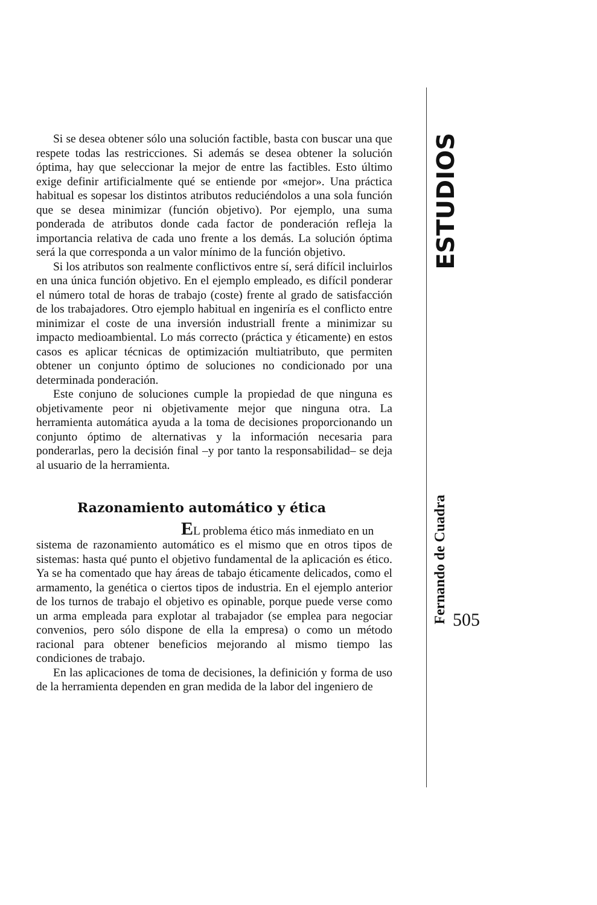ESTUDIOS
Fernando de Cuadra
505
Si se desea obtener sólo una solución factible, basta con buscar una que respete todas las restricciones. Si además se desea obtener la solución óptima, hay que seleccionar la mejor de entre las factibles. Esto último exige definir artificialmente qué se entiende por «mejor». Una práctica habitual es sopesar los distintos atributos reduciéndolos a una sola función que se desea minimizar (función objetivo). Por ejemplo, una suma ponderada de atributos donde cada factor de ponderación refleja la importancia relativa de cada uno frente a los demás. La solución óptima será la que corresponda a un valor mínimo de la función objetivo.
Si los atributos son realmente conflictivos entre sí, será difícil incluirlos en una única función objetivo. En el ejemplo empleado, es difícil ponderar el número total de horas de trabajo (coste) frente al grado de satisfacción de los trabajadores. Otro ejemplo habitual en ingeniría es el conflicto entre minimizar el coste de una inversión industriall frente a minimizar su impacto medioambiental. Lo más correcto (práctica y éticamente) en estos casos es aplicar técnicas de optimización multiatributo, que permiten obtener un conjunto óptimo de soluciones no condicionado por una determinada ponderación.
Este conjuno de soluciones cumple la propiedad de que ninguna es objetivamente peor ni objetivamente mejor que ninguna otra. La herramienta automática ayuda a la toma de decisiones proporcionando un conjunto óptimo de alternativas y la información necesaria para ponderarlas, pero la decisión final –y por tanto la responsabilidad– se deja al usuario de la herramienta.
Razonamiento automático y ética
EL problema ético más inmediato en un
sistema de razonamiento automático es el mismo que en otros tipos de sistemas: hasta qué punto el objetivo fundamental de la aplicación es ético. Ya se ha comentado que hay áreas de tabajo éticamente delicados, como el armamento, la genética o ciertos tipos de industria. En el ejemplo anterior de los turnos de trabajo el objetivo es opinable, porque puede verse como un arma empleada para explotar al trabajador (se emplea para negociar convenios, pero sólo dispone de ella la empresa) o como un método racional para obtener beneficios mejorando al mismo tiempo las condiciones de trabajo.
En las aplicaciones de toma de decisiones, la definición y forma de uso de la herramienta dependen en gran medida de la labor del ingeniero de